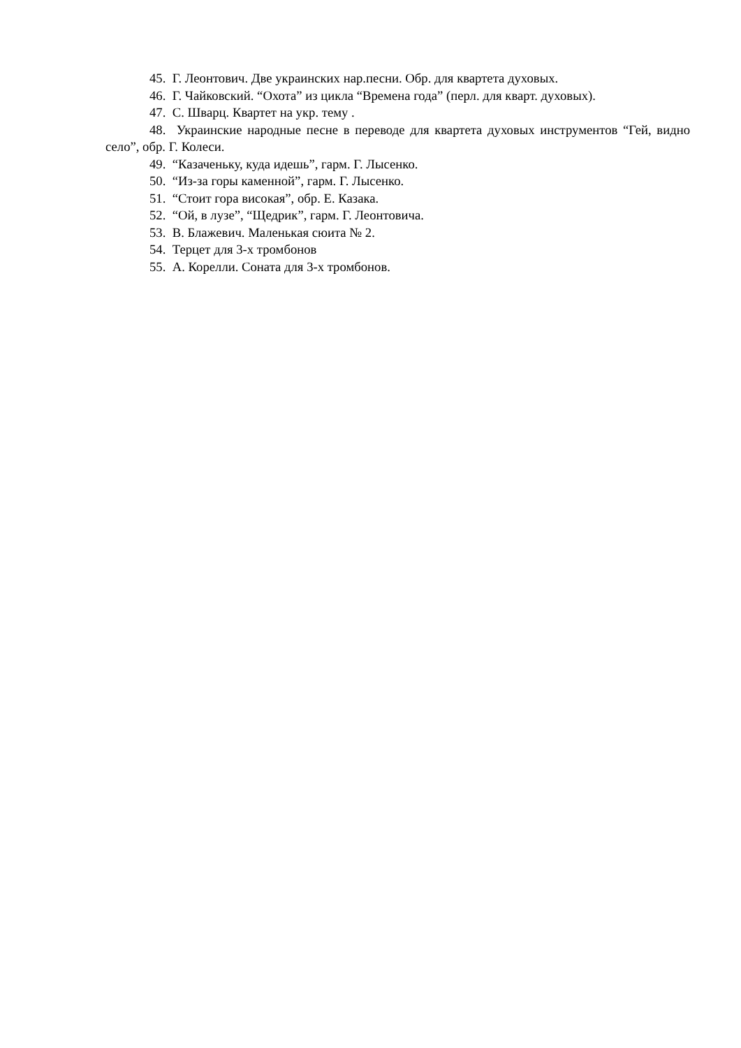45. Г. Леонтович. Две украинских нар.песни. Обр. для квартета духовых.
46. Г. Чайковский. “Охота” из цикла “Времена года” (перл. для кварт. духовых).
47. С. Шварц. Квартет на укр. тему .
48. Украинские народные песне в переводе для квартета духовых инструментов “Гей, видно село”, обр. Г. Колеси.
49. “Казаченьку, куда идешь”, гарм. Г. Лысенко.
50. “Из-за горы каменной”, гарм. Г. Лысенко.
51. “Стоит гора високая”, обр. Е. Казака.
52. “Ой, в лузе”, “Щедрик”, гарм. Г. Леонтовича.
53. В. Блажевич. Маленькая сюита № 2.
54. Терцет для 3-х тромбонов
55. А. Корелли. Соната для 3-х тромбонов.